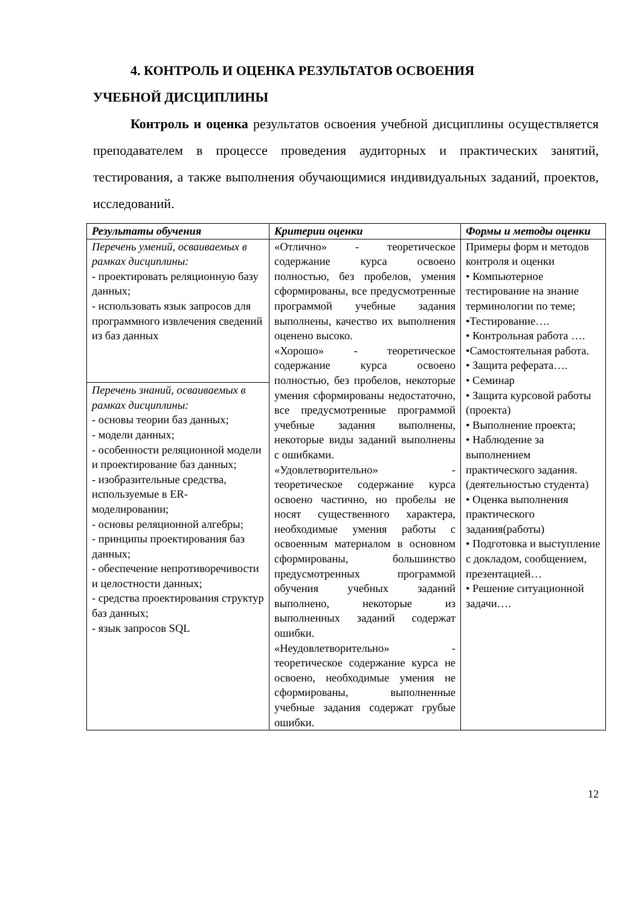4. КОНТРОЛЬ И ОЦЕНКА РЕЗУЛЬТАТОВ ОСВОЕНИЯ
УЧЕБНОЙ ДИСЦИПЛИНЫ
Контроль и оценка результатов освоения учебной дисциплины осуществляется преподавателем в процессе проведения аудиторных и практических занятий, тестирования, а также выполнения обучающимися индивидуальных заданий, проектов, исследований.
| Результаты обучения | Критерии оценки | Формы и методы оценки |
| --- | --- | --- |
| Перечень умений, осваиваемых в рамках дисциплины: - проектировать реляционную базу данных; - использовать язык запросов для программного извлечения сведений из баз данных | «Отлично» - теоретическое содержание курса освоено полностью, без пробелов, умения сформированы, все предусмотренные программой учебные задания выполнены, качество их выполнения оценено высоко. «Хорошо» - теоретическое содержание курса освоено полностью, без пробелов, некоторые умения сформированы недостаточно, все предусмотренные программой учебные задания выполнены, некоторые виды заданий выполнены с ошибками. «Удовлетворительно» - теоретическое содержание курса освоено частично, но пробелы не носят существенного характера, необходимые умения работы с освоенным материалом в основном сформированы, большинство предусмотренных программой обучения учебных заданий выполнено, некоторые из выполненных заданий содержат ошибки. «Неудовлетворительно» - теоретическое содержание курса не освоено, необходимые умения не сформированы, выполненные учебные задания содержат грубые ошибки. | Примеры форм и методов контроля и оценки • Компьютерное тестирование на знание терминологии по теме; •Тестирование…. • Контрольная работа …. •Самостоятельная работа. • Защита реферата…. • Семинар • Защита курсовой работы (проекта) • Выполнение проекта; • Наблюдение за выполнением практического задания. (деятельностью студента) • Оценка выполнения практического задания(работы) • Подготовка и выступление с докладом, сообщением, презентацией… • Решение ситуационной задачи…. |
| Перечень знаний, осваиваемых в рамках дисциплины: - основы теории баз данных; - модели данных; - особенности реляционной модели и проектирование баз данных; - изобразительные средства, используемые в ER-моделировании; - основы реляционной алгебры; - принципы проектирования баз данных; - обеспечение непротиворечивости и целостности данных; - средства проектирования структур баз данных; - язык запросов SQL | | |
12